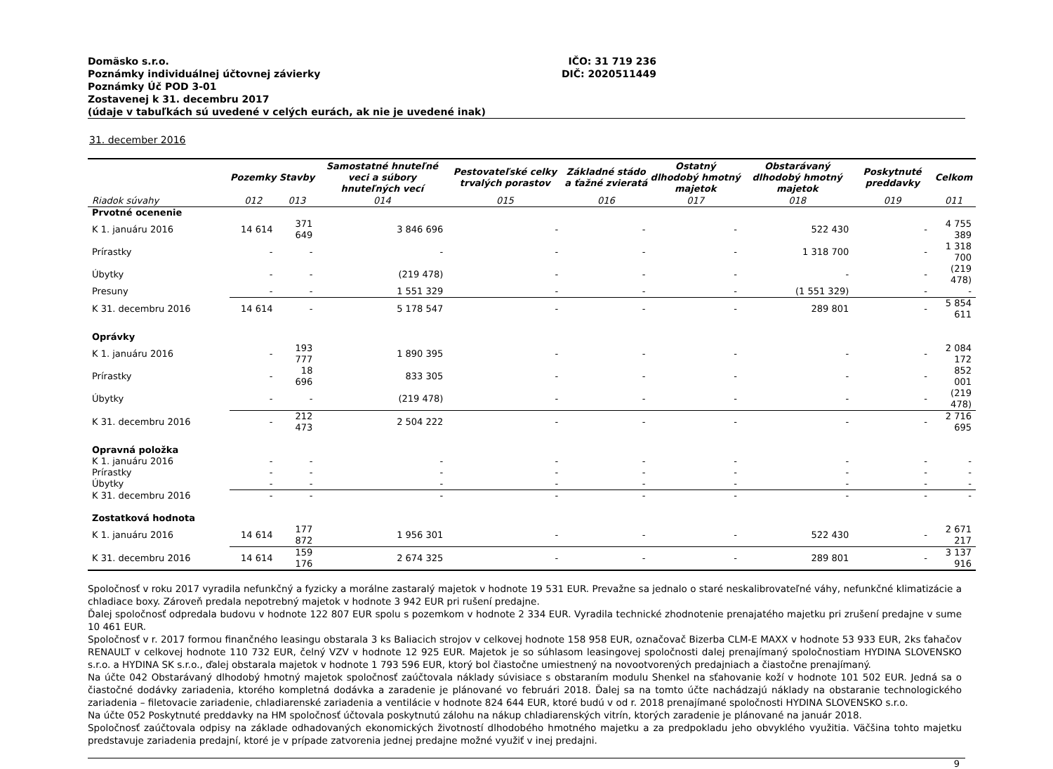Domäsko s.r.o.
Poznámky individuálnej účtovnej závierky
Poznámky Úč POD 3-01
Zostavenej k 31. decembru 2017
(údaje v tabuľkách sú uvedené v celých eurách, ak nie je uvedené inak)
IČO: 31 719 236
DIČ: 2020511449
31. december 2016
| | Pozemky | Stavby | Samostatné hnuteľné veci a súbory hnuteľných vecí | Pestovateľské celky trvalých porastov | Základné stádo a ťažné zvieratá | Ostatný dlhodobý hmotný majetok | Obstarávaný dlhodobý hmotný majetok | Poskytnuté preddavky | Celkom |
| --- | --- | --- | --- | --- | --- | --- | --- | --- | --- |
| Riadok súvahy | 012 | 013 | 014 | 015 | 016 | 017 | 018 | 019 | 011 |
| Prvotné ocenenie | | | | | | | | | |
| K 1. januáru 2016 | 14 614 | 371 649 | 3 846 696 | - | - | - | 522 430 | - | 4 755 389 |
| Prírastky | - | - | - | - | - | - | 1 318 700 | - | 1 318 700 |
| Úbytky | - | - | (219 478) | - | - | - | - | - | (219 478) |
| Presuny | - | - | 1 551 329 | - | - | - | (1 551 329) | - | - |
| K 31. decembru 2016 | 14 614 | - | 5 178 547 | - | - | - | 289 801 | - | 5 854 611 |
| Oprávky | | | | | | | | | |
| K 1. januáru 2016 | - | 193 777 | 1 890 395 | - | - | - | - | - | 2 084 172 |
| Prírastky | - | 18 696 | 833 305 | - | - | - | - | - | 852 001 |
| Úbytky | - | - | (219 478) | - | - | - | - | - | (219 478) |
| K 31. decembru 2016 | - | 212 473 | 2 504 222 | - | - | - | - | - | 2 716 695 |
| Opravná položka | | | | | | | | | |
| K 1. januáru 2016 | - | - | - | - | - | - | - | - | - |
| Prírastky | - | - | - | - | - | - | - | - | - |
| Úbytky | - | - | - | - | - | - | - | - | - |
| K 31. decembru 2016 | - | - | - | - | - | - | - | - | - |
| Zostatková hodnota | | | | | | | | | |
| K 1. januáru 2016 | 14 614 | 177 872 | 1 956 301 | - | - | - | 522 430 | - | 2 671 217 |
| K 31. decembru 2016 | 14 614 | 159 176 | 2 674 325 | - | - | - | 289 801 | - | 3 137 916 |
Spoločnosť v roku 2017 vyradila nefunkčný a fyzicky a morálne zastaralý majetok v hodnote 19 531 EUR. Prevažne sa jednalo o staré neskalibrovateľné váhy, nefunkčné klimatizácie a chladiace boxy. Zároveň predala nepotrebný majetok v hodnote 3 942 EUR pri rušení predajne.
Ďalej spoločnosť odpredala budovu v hodnote 122 807 EUR spolu s pozemkom v hodnote 2 334 EUR. Vyradila technické zhodnotenie prenajatého majetku pri zrušení predajne v sume 10 461 EUR.
Spoločnosť v r. 2017 formou finančného leasingu obstarala 3 ks Baliacich strojov v celkovej hodnote 158 958 EUR, označovač Bizerba CLM-E MAXX v hodnote 53 933 EUR, 2ks ťahačov RENAULT v celkovej hodnote 110 732 EUR, čelný VZV v hodnote 12 925 EUR. Majetok je so súhlasom leasingovej spoločnosti dalej prenajímaný spoločnostiam HYDINA SLOVENSKO s.r.o. a HYDINA SK s.r.o., ďalej obstarala majetok v hodnote 1 793 596 EUR, ktorý bol čiastočne umiestnený na novootvorených predajniach a čiastočne prenajímaný.
Na účte 042 Obstarávaný dlhodobý hmotný majetok spoločnosť zaúčtovala náklady súvisiace s obstaraním modulu Shenkel na sťahovanie koží v hodnote 101 502 EUR. Jedná sa o čiastočné dodávky zariadenia, ktorého kompletná dodávka a zaradenie je plánované vo februári 2018. Ďalej sa na tomto účte nachádzajú náklady na obstaranie technologického zariadenia – filetovacie zariadenie, chladiarenské zariadenia a ventilácie v hodnote 824 644 EUR, ktoré budú v od r. 2018 prenajímané spoločnosti HYDINA SLOVENSKO s.r.o.
Na účte 052 Poskytnuté preddavky na HM spoločnosť účtovala poskytnutú zálohu na nákup chladiarenských vitrín, ktorých zaradenie je plánované na január 2018.
Spoločnosť zaúčtovala odpisy na základe odhadovaných ekonomických životností dlhodobého hmotného majetku a za predpokladu jeho obvyklého využitia. Väčšina tohto majetku predstavuje zariadenia predajní, ktoré je v prípade zatvorenia jednej predajne možné využiť v inej predajni.
9